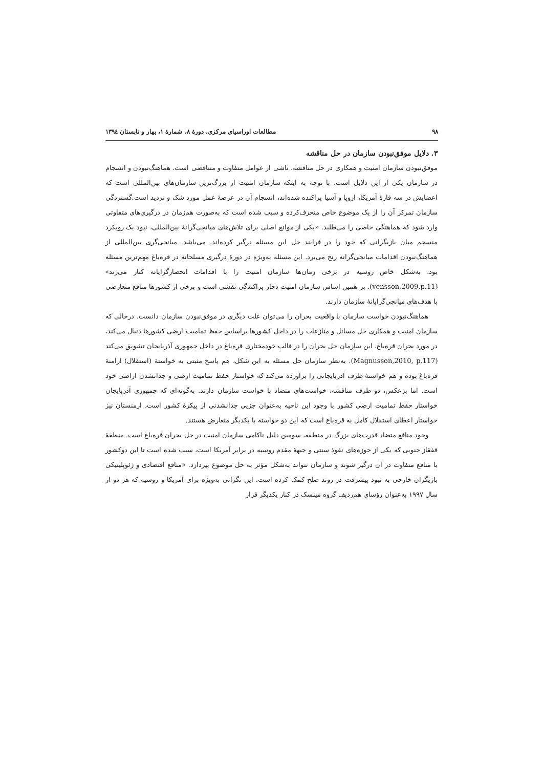۹۸ مطالعات اوراسیای مرکزی، دورهٔ ۸، شمارهٔ ۱، بهار و تابستان ۱۳۹٤
۳. دلایل موفق‌نبودن سازمان در حل مناقشه
موفق‌نبودن سازمان امنیت و همکاری در حل مناقشه، ناشی از عوامل متفاوت و متناقضی است. هماهنگ‌نبودن و انسجام در سازمان یکی از این دلایل است. با توجه به اینکه سازمان امنیت از بزرگ‌ترین سازمان‌های بین‌المللی است که اعضایش در سه قارهٔ آمریکا، اروپا و آسیا پراکنده شده‌اند، انسجام آن در عرصهٔ عمل مورد شک و تردید است.گستردگی سازمان تمرکز آن را از یک موضوع خاص منحرف‌کرده و سبب شده است که به‌صورت هم‌زمان در درگیری‌های متفاوتی وارد شود که هماهنگی خاصی را می‌طلبد. «یکی از موانع اصلی برای تلاش‌های میانجی‌گرانهٔ بین‌المللی، نبود یک رویکرد منسجم میان بازیگرانی که خود را در فرایند حل این مسئله درگیر کرده‌اند، می‌باشد. میانجی‌گری بین‌المللی از هماهنگ‌نبودن اقدامات میانجی‌گرانه رنج می‌برد. این مسئله به‌ویژه در دورهٔ درگیری مسلحانه در قره‌باغ مهم‌ترین مسئله بود. به‌شکل خاص روسیه در برخی زمان‌ها سازمان امنیت را با اقدامات انحصارگرایانه کنار می‌زند» (vensson,2009,p.11). بر همین اساس سازمان امنیت دچار پراکندگی نقشی است و برخی از کشورها منافع متعارضی با هدف‌های میانجی‌گرایانهٔ سازمان دارند.
هماهنگ‌نبودن خواست سازمان با واقعیت بحران را می‌توان علت دیگری در موفق‌نبودن سازمان دانست. درحالی که سازمان امنیت و همکاری حل مسائل و منازعات را در داخل کشورها براساس حفظ تمامیت ارضی کشورها دنبال می‌کند، در مورد بحران قره‌باغ، این سازمان حل بحران را در قالب خودمختاری قره‌باغ در داخل جمهوری آذربایجان تشویق می‌کند (Magnusson,2010, p.117). به‌نظر سازمان حل مسئله به این شکل، هم پاسخ مثبتی به خواستهٔ (استقلال) ارامنهٔ قره‌باغ بوده و هم خواستهٔ طرف آذربایجانی را برآورده می‌کند که خواستار حفظ تمامیت ارضی و جدانشدن اراضی خود است. اما برعکس، دو طرف مناقشه، خواست‌های متضاد با خواست سازمان دارند. به‌گونه‌ای که جمهوری آذربایجان خواستار حفظ تمامیت ارضی کشور با وجود این ناحیه به‌عنوان جزیی جدانشدنی از پیکرهٔ کشور است، ارمنستان نیز خواستار اعطای استقلال کامل به قره‌باغ است که این دو خواسته با یکدیگر متعارض هستند.
وجود منافع متضاد قدرت‌های بزرگ در منطقه، سومین دلیل ناکامی سازمان امنیت در حل بحران قره‌باغ است. منطقهٔ قفقاز جنوبی که یکی از حوزه‌های نفوذ سنتی و جبههٔ مقدم روسیه در برابر آمریکا است، سبب شده است تا این دوکشور با منافع متفاوت در آن درگیر شوند و سازمان نتواند به‌شکل مؤثر به حل موضوع بپردازد. «منافع اقتصادی و ژئوپلیتیکی بازیگران خارجی به نبود پیشرفت در روند صلح کمک کرده است. این نگرانی به‌ویژه برای آمریکا و روسیه که هر دو از سال ۱۹۹۷ به‌عنوان رؤسای هم‌ردیف گروه مینسک در کنار یکدیگر قرار